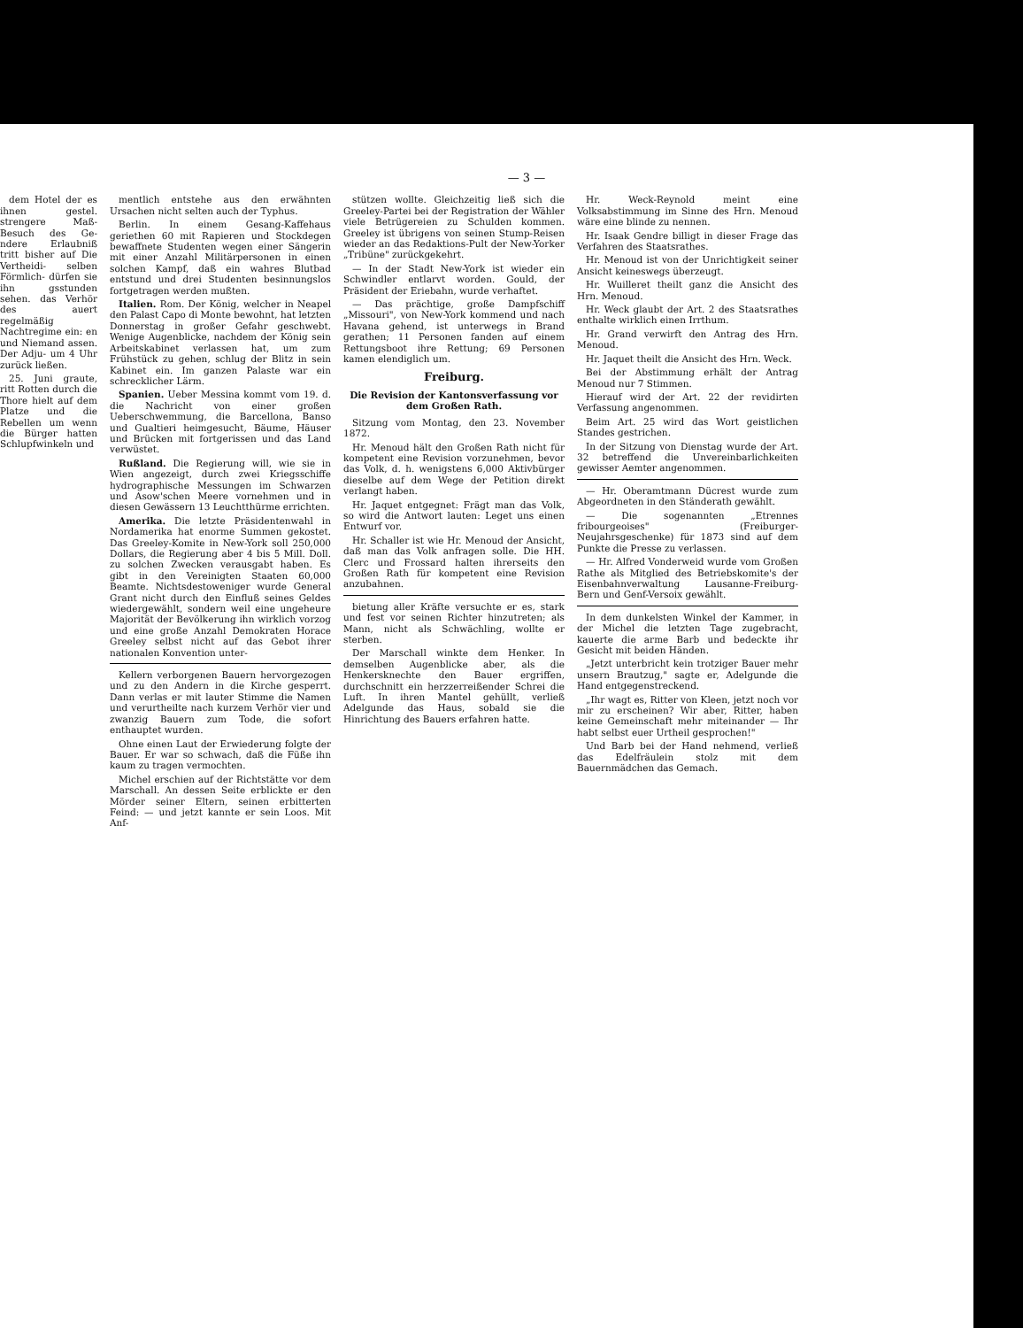— 3 —
dem Hotel der es ihnen gestel. strengere Maß- Besuch des Ge- ndere Erlaubniß tritt bisher auf Die Vertheidi- selben Förmlich- dürfen sie ihn gsstunden sehen. das Verhör des auert regelmäßig Nachtregime ein: en und Niemand assen. Der Adju- um 4 Uhr zurück ließen.
25. Juni graute, ritt Rotten durch die Thore hielt auf dem Platze und die Rebellen um wenn die Bürger hatten Schlupfwinkeln und
mentlich entstehe aus den erwähnten Ursachen nicht selten auch der Typhus.
Berlin. In einem Gesang-Kaffehaus geriethen 60 mit Rapieren und Stockdegen bewaffnete Studenten wegen einer Sängerin mit einer Anzahl Militärpersonen in einen solchen Kampf, daß ein wahres Blutbad entstund und drei Studenten besinnungslos fortgetragen werden mußten.
Italien. Rom. Der König, welcher in Neapel den Palast Capo di Monte bewohnt, hat letzten Donnerstag in großer Gefahr geschwebt. Wenige Augenblicke, nachdem der König sein Arbeitskabinet verlassen hat, um zum Frühstück zu gehen, schlug der Blitz in sein Kabinet ein. Im ganzen Palaste war ein schrecklicher Lärm.
Spanien. Ueber Messina kommt vom 19. d. die Nachricht von einer großen Ueberschwemmung, die Barcellona, Banso und Gualtieri heimgesucht, Bäume, Häuser und Brücken mit fortgerissen und das Land verwüstet.
Rußland. Die Regierung will, wie sie in Wien angezeigt, durch zwei Kriegsschiffe hydrographische Messungen im Schwarzen und Asow'schen Meere vornehmen und in diesen Gewässern 13 Leuchtthürme errichten.
Amerika. Die letzte Präsidentenwahl in Nordamerika hat enorme Summen gekostet. Das Greeley-Komite in New-York soll 250,000 Dollars, die Regierung aber 4 bis 5 Mill. Doll. zu solchen Zwecken verausgabt haben. Es gibt in den Vereinigten Staaten 60,000 Beamte. Nichtsdestoweniger wurde General Grant nicht durch den Einfluß seines Geldes wiedergewählt, sondern weil eine ungeheure Majorität der Bevölkerung ihn wirklich vorzog und eine große Anzahl Demokraten Horace Greeley selbst nicht auf das Gebot ihrer nationalen Konvention unter-
Kellern verborgenen Bauern hervorgezogen und zu den Andern in die Kirche gesperrt. Dann verlas er mit lauter Stimme die Namen und verurtheilte nach kurzem Verhör vier und zwanzig Bauern zum Tode, die sofort enthauptet wurden.
Ohne einen Laut der Erwiederung folgte der Bauer. Er war so schwach, daß die Füße ihn kaum zu tragen vermochten.
Michel erschien auf der Richtstätte vor dem Marschall. An dessen Seite erblickte er den Mörder seiner Eltern, seinen erbitterten Feind: — und jetzt kannte er sein Loos. Mit Anf-
stützen wollte. Gleichzeitig ließ sich die Greeley-Partei bei der Registration der Wähler viele Betrügereien zu Schulden kommen. Greeley ist übrigens von seinen Stump-Reisen wieder an das Redaktions-Pult der New-Yorker „Tribüne" zurückgekehrt.
— In der Stadt New-York ist wieder ein Schwindler entlarvt worden. Gould, der Präsident der Eriebahn, wurde verhaftet.
— Das prächtige, große Dampfschiff „Missouri", von New-York kommend und nach Havana gehend, ist unterwegs in Brand gerathen; 11 Personen fanden auf einem Rettungsboot ihre Rettung; 69 Personen kamen elendiglich um.
Freiburg.
Die Revision der Kantonsverfassung vor dem Großen Rath.
Sitzung vom Montag, den 23. November 1872.
Hr. Menoud hält den Großen Rath nicht für kompetent eine Revision vorzunehmen, bevor das Volk, d. h. wenigstens 6,000 Aktivbürger dieselbe auf dem Wege der Petition direkt verlangt haben.
Hr. Jaquet entgegnet: Frägt man das Volk, so wird die Antwort lauten: Leget uns einen Entwurf vor.
Hr. Schaller ist wie Hr. Menoud der Ansicht, daß man das Volk anfragen solle. Die HH. Clerc und Frossard halten ihrerseits den Großen Rath für kompetent eine Revision anzubahnen.
bietung aller Kräfte versuchte er es, stark und fest vor seinen Richter hinzutreten; als Mann, nicht als Schwächling, wollte er sterben.
Der Marschall winkte dem Henker. In demselben Augenblicke aber, als die Henkersknechte den Bauer ergriffen, durchschnitt ein herzzerreißender Schrei die Luft. In ihren Mantel gehüllt, verließ Adelgunde das Haus, sobald sie die Hinrichtung des Bauers erfahren hatte.
Hr. Weck-Reynold meint eine Volksabstimmung im Sinne des Hrn. Menoud wäre eine blinde zu nennen.
Hr. Isaak Gendre billigt in dieser Frage das Verfahren des Staatsrathes.
Hr. Menoud ist von der Unrichtigkeit seiner Ansicht keineswegs überzeugt.
Hr. Wuilleret theilt ganz die Ansicht des Hrn. Menoud.
Hr. Weck glaubt der Art. 2 des Staatsrathes enthalte wirklich einen Irrthum.
Hr. Grand verwirft den Antrag des Hrn. Menoud.
Hr. Jaquet theilt die Ansicht des Hrn. Weck.
Bei der Abstimmung erhält der Antrag Menoud nur 7 Stimmen.
Hierauf wird der Art. 22 der revidirten Verfassung angenommen.
Beim Art. 25 wird das Wort geistlichen Standes gestrichen.
In der Sitzung von Dienstag wurde der Art. 32 betreffend die Unvereinbarlichkeiten gewisser Aemter angenommen.
— Hr. Oberamtmann Dücrest wurde zum Abgeordneten in den Ständerath gewählt.
— Die sogenannten „Etrennes fribourgeoises" (Freiburger-Neujahrsgeschenke) für 1873 sind auf dem Punkte die Presse zu verlassen.
— Hr. Alfred Vonderweid wurde vom Großen Rathe als Mitglied des Betriebskomite's der Eisenbahnverwaltung Lausanne-Freiburg-Bern und Genf-Versoix gewählt.
In dem dunkelsten Winkel der Kammer, in der Michel die letzten Tage zugebracht, kauerte die arme Barb und bedeckte ihr Gesicht mit beiden Händen.
„Jetzt unterbricht kein trotziger Bauer mehr unsern Brautzug," sagte er, Adelgunde die Hand entgegenstreckend.
„Ihr wagt es, Ritter von Kleen, jetzt noch vor mir zu erscheinen? Wir aber, Ritter, haben keine Gemeinschaft mehr miteinander — Ihr habt selbst euer Urtheil gesprochen!"
Und Barb bei der Hand nehmend, verließ das Edelfräulein stolz mit dem Bauernmädchen das Gemach.